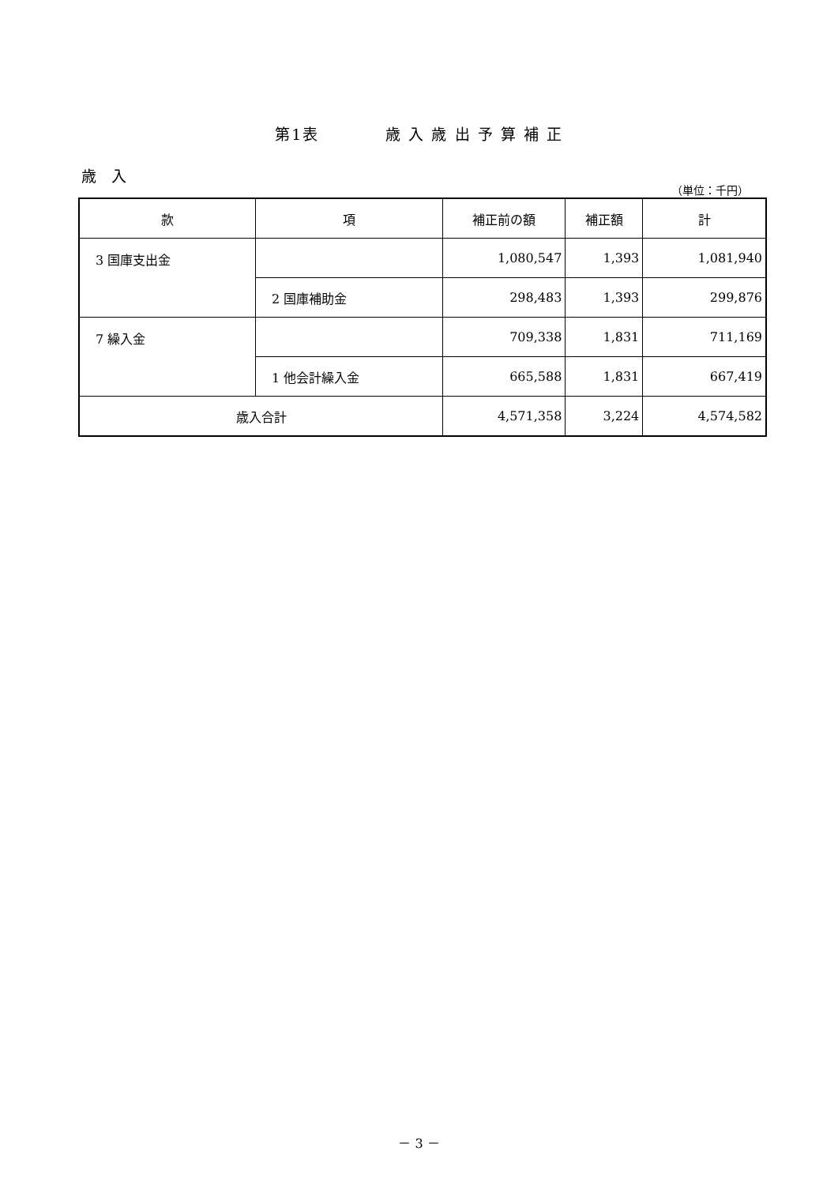第1表　　　　歳 入 歳 出 予 算 補 正
歳　入
（単位：千円）
| 款 | 項 | 補正前の額 | 補正額 | 計 |
| --- | --- | --- | --- | --- |
| 3 国庫支出金 | | 1,080,547 | 1,393 | 1,081,940 |
| | 2 国庫補助金 | 298,483 | 1,393 | 299,876 |
| 7 繰入金 | | 709,338 | 1,831 | 711,169 |
| | 1 他会計繰入金 | 665,588 | 1,831 | 667,419 |
| 歳入合計 | | 4,571,358 | 3,224 | 4,574,582 |
－ 3 －